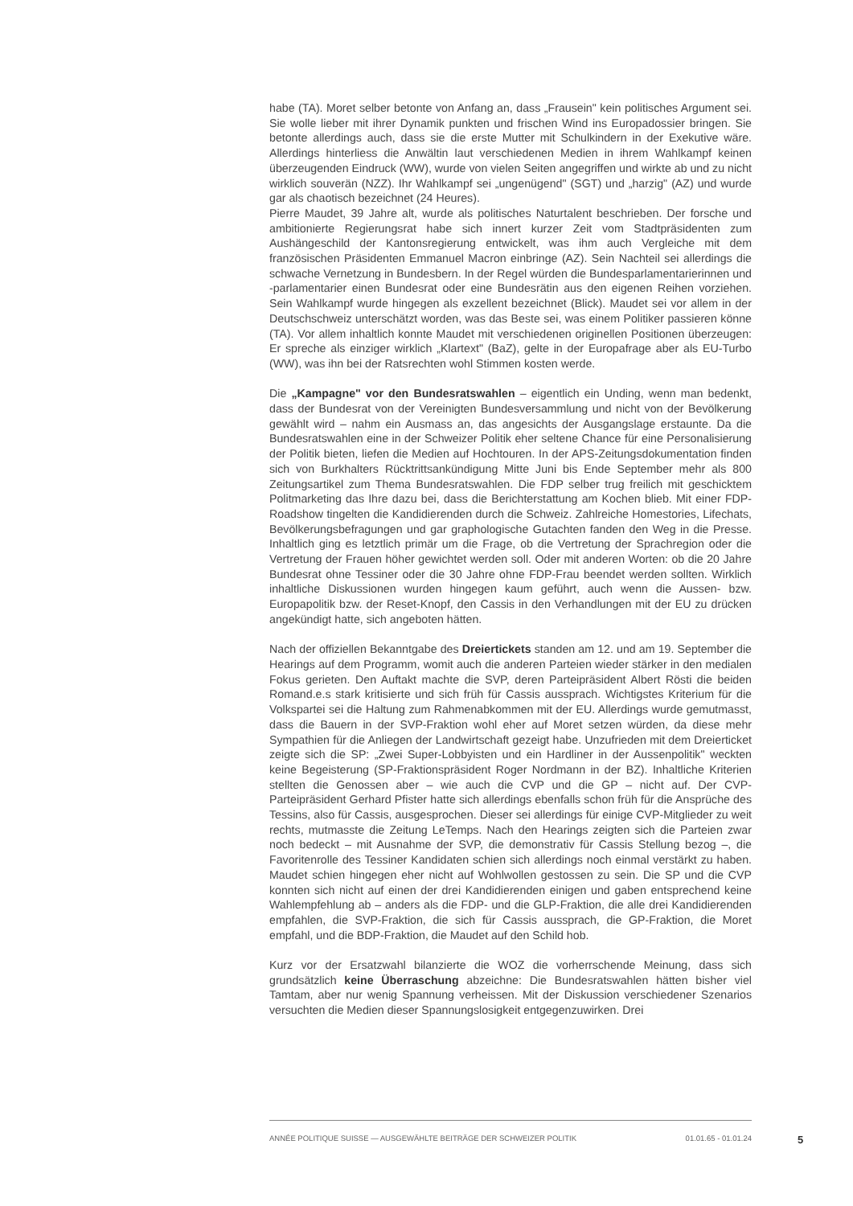habe (TA). Moret selber betonte von Anfang an, dass „Frausein" kein politisches Argument sei. Sie wolle lieber mit ihrer Dynamik punkten und frischen Wind ins Europadossier bringen. Sie betonte allerdings auch, dass sie die erste Mutter mit Schulkindern in der Exekutive wäre. Allerdings hinterliess die Anwältin laut verschiedenen Medien in ihrem Wahlkampf keinen überzeugenden Eindruck (WW), wurde von vielen Seiten angegriffen und wirkte ab und zu nicht wirklich souverän (NZZ). Ihr Wahlkampf sei „ungenügend" (SGT) und „harzig" (AZ) und wurde gar als chaotisch bezeichnet (24 Heures).
Pierre Maudet, 39 Jahre alt, wurde als politisches Naturtalent beschrieben. Der forsche und ambitionierte Regierungsrat habe sich innert kurzer Zeit vom Stadtpräsidenten zum Aushängeschild der Kantonsregierung entwickelt, was ihm auch Vergleiche mit dem französischen Präsidenten Emmanuel Macron einbringe (AZ). Sein Nachteil sei allerdings die schwache Vernetzung in Bundesbern. In der Regel würden die Bundesparlamentarierinnen und -parlamentarier einen Bundesrat oder eine Bundesrätin aus den eigenen Reihen vorziehen. Sein Wahlkampf wurde hingegen als exzellent bezeichnet (Blick). Maudet sei vor allem in der Deutschschweiz unterschätzt worden, was das Beste sei, was einem Politiker passieren könne (TA). Vor allem inhaltlich konnte Maudet mit verschiedenen originellen Positionen überzeugen: Er spreche als einziger wirklich „Klartext" (BaZ), gelte in der Europafrage aber als EU-Turbo (WW), was ihn bei der Ratsrechten wohl Stimmen kosten werde.
Die „Kampagne" vor den Bundesratswahlen – eigentlich ein Unding, wenn man bedenkt, dass der Bundesrat von der Vereinigten Bundesversammlung und nicht von der Bevölkerung gewählt wird – nahm ein Ausmass an, das angesichts der Ausgangslage erstaunte. Da die Bundesratswahlen eine in der Schweizer Politik eher seltene Chance für eine Personalisierung der Politik bieten, liefen die Medien auf Hochtouren. In der APS-Zeitungsdokumentation finden sich von Burkhalters Rücktrittsankündigung Mitte Juni bis Ende September mehr als 800 Zeitungsartikel zum Thema Bundesratswahlen. Die FDP selber trug freilich mit geschicktem Politmarketing das Ihre dazu bei, dass die Berichterstattung am Kochen blieb. Mit einer FDP-Roadshow tingelten die Kandidierenden durch die Schweiz. Zahlreiche Homestories, Lifechats, Bevölkerungsbefragungen und gar graphologische Gutachten fanden den Weg in die Presse. Inhaltlich ging es letztlich primär um die Frage, ob die Vertretung der Sprachregion oder die Vertretung der Frauen höher gewichtet werden soll. Oder mit anderen Worten: ob die 20 Jahre Bundesrat ohne Tessiner oder die 30 Jahre ohne FDP-Frau beendet werden sollten. Wirklich inhaltliche Diskussionen wurden hingegen kaum geführt, auch wenn die Aussen- bzw. Europapolitik bzw. der Reset-Knopf, den Cassis in den Verhandlungen mit der EU zu drücken angekündigt hatte, sich angeboten hätten.
Nach der offiziellen Bekanntgabe des Dreiertickets standen am 12. und am 19. September die Hearings auf dem Programm, womit auch die anderen Parteien wieder stärker in den medialen Fokus gerieten. Den Auftakt machte die SVP, deren Parteipräsident Albert Rösti die beiden Romand.e.s stark kritisierte und sich früh für Cassis aussprach. Wichtigstes Kriterium für die Volkspartei sei die Haltung zum Rahmenabkommen mit der EU. Allerdings wurde gemutmasst, dass die Bauern in der SVP-Fraktion wohl eher auf Moret setzen würden, da diese mehr Sympathien für die Anliegen der Landwirtschaft gezeigt habe. Unzufrieden mit dem Dreierticket zeigte sich die SP: „Zwei Super-Lobbyisten und ein Hardliner in der Aussenpolitik" weckten keine Begeisterung (SP-Fraktionspräsident Roger Nordmann in der BZ). Inhaltliche Kriterien stellten die Genossen aber – wie auch die CVP und die GP – nicht auf. Der CVP-Parteipräsident Gerhard Pfister hatte sich allerdings ebenfalls schon früh für die Ansprüche des Tessins, also für Cassis, ausgesprochen. Dieser sei allerdings für einige CVP-Mitglieder zu weit rechts, mutmasste die Zeitung LeTemps. Nach den Hearings zeigten sich die Parteien zwar noch bedeckt – mit Ausnahme der SVP, die demonstrativ für Cassis Stellung bezog –, die Favoritenrolle des Tessiner Kandidaten schien sich allerdings noch einmal verstärkt zu haben. Maudet schien hingegen eher nicht auf Wohlwollen gestossen zu sein. Die SP und die CVP konnten sich nicht auf einen der drei Kandidierenden einigen und gaben entsprechend keine Wahlempfehlung ab – anders als die FDP- und die GLP-Fraktion, die alle drei Kandidierenden empfahlen, die SVP-Fraktion, die sich für Cassis aussprach, die GP-Fraktion, die Moret empfahl, und die BDP-Fraktion, die Maudet auf den Schild hob.
Kurz vor der Ersatzwahl bilanzierte die WOZ die vorherrschende Meinung, dass sich grundsätzlich keine Überraschung abzeichne: Die Bundesratswahlen hätten bisher viel Tamtam, aber nur wenig Spannung verheissen. Mit der Diskussion verschiedener Szenarios versuchten die Medien dieser Spannungslosigkeit entgegenzuwirken. Drei
ANNÉE POLITIQUE SUISSE — AUSGEWÄHLTE BEITRÄGE DER SCHWEIZER POLITIK 01.01.65 - 01.01.24
5